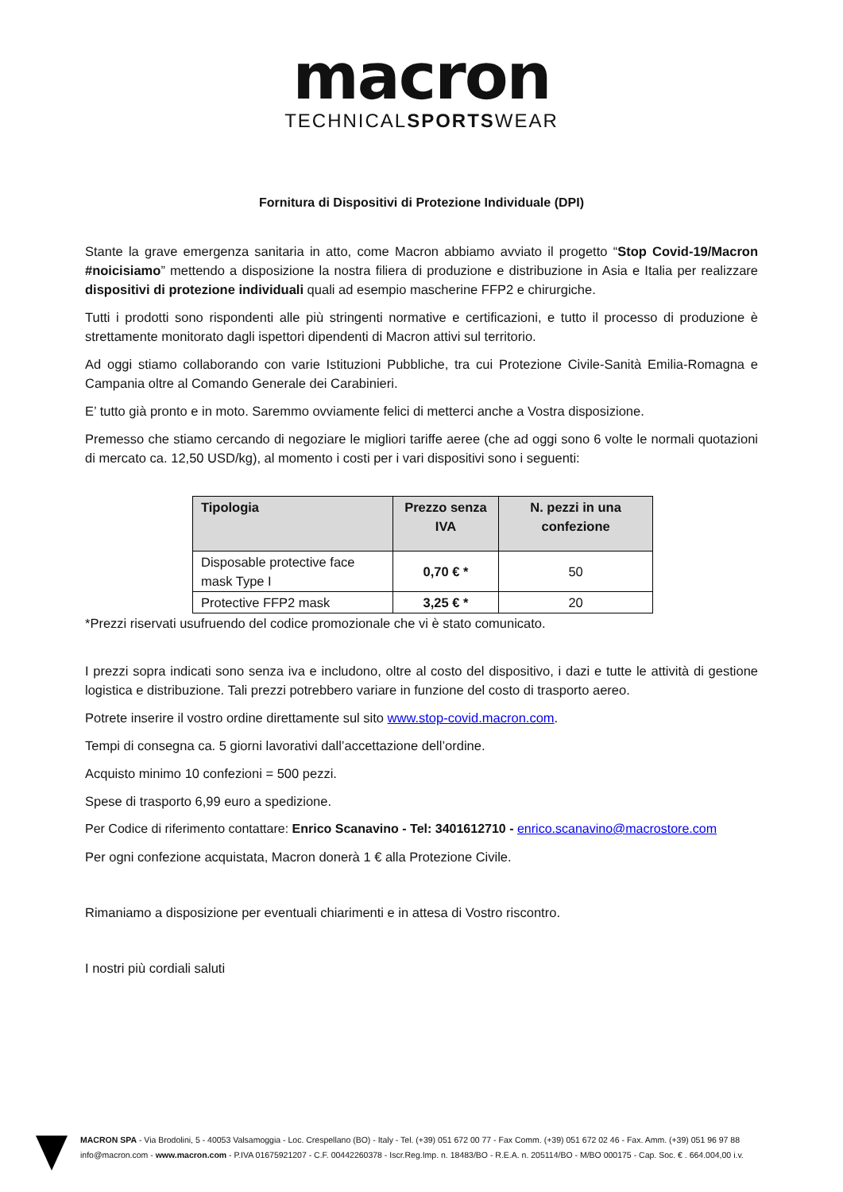macron
TECHNICALSPORTSWEAR
Fornitura di Dispositivi di Protezione Individuale (DPI)
Stante la grave emergenza sanitaria in atto, come Macron abbiamo avviato il progetto “Stop Covid-19/Macron #noicisiamo” mettendo a disposizione la nostra filiera di produzione e distribuzione in Asia e Italia per realizzare dispositivi di protezione individuali quali ad esempio mascherine FFP2 e chirurgiche.
Tutti i prodotti sono rispondenti alle più stringenti normative e certificazioni, e tutto il processo di produzione è strettamente monitorato dagli ispettori dipendenti di Macron attivi sul territorio.
Ad oggi stiamo collaborando con varie Istituzioni Pubbliche, tra cui Protezione Civile-Sanità Emilia-Romagna e Campania oltre al Comando Generale dei Carabinieri.
E’ tutto già pronto e in moto. Saremmo ovviamente felici di metterci anche a Vostra disposizione.
Premesso che stiamo cercando di negoziare le migliori tariffe aeree (che ad oggi sono 6 volte le normali quotazioni di mercato ca. 12,50 USD/kg), al momento i costi per i vari dispositivi sono i seguenti:
| Tipologia | Prezzo senza IVA | N. pezzi in una confezione |
| --- | --- | --- |
| Disposable protective face mask Type I | 0,70 € * | 50 |
| Protective FFP2 mask | 3,25 € * | 20 |
*Prezzi riservati usufruendo del codice promozionale che vi è stato comunicato.
I prezzi sopra indicati sono senza iva e includono, oltre al costo del dispositivo, i dazi e tutte le attività di gestione logistica e distribuzione. Tali prezzi potrebbero variare in funzione del costo di trasporto aereo.
Potrete inserire il vostro ordine direttamente sul sito www.stop-covid.macron.com.
Tempi di consegna ca. 5 giorni lavorativi dall’accettazione dell’ordine.
Acquisto minimo 10 confezioni = 500 pezzi.
Spese di trasporto 6,99 euro a spedizione.
Per Codice di riferimento contattare: Enrico Scanavino - Tel: 3401612710 - enrico.scanavino@macrostore.com
Per ogni confezione acquistata, Macron donerà 1 € alla Protezione Civile.
Rimaniamo a disposizione per eventuali chiarimenti e in attesa di Vostro riscontro.
I nostri più cordiali saluti
MACRON SPA - Via Brodolini, 5 - 40053 Valsamoggia - Loc. Crespellano (BO) - Italy - Tel. (+39) 051 672 00 77 - Fax Comm. (+39) 051 672 02 46 - Fax. Amm. (+39) 051 96 97 88
info@macron.com - www.macron.com - P.IVA 01675921207 - C.F. 00442260378 - Iscr.Reg.Imp. n. 18483/BO - R.E.A. n. 205114/BO - M/BO 000175 - Cap. Soc. € . 664.004,00 i.v.